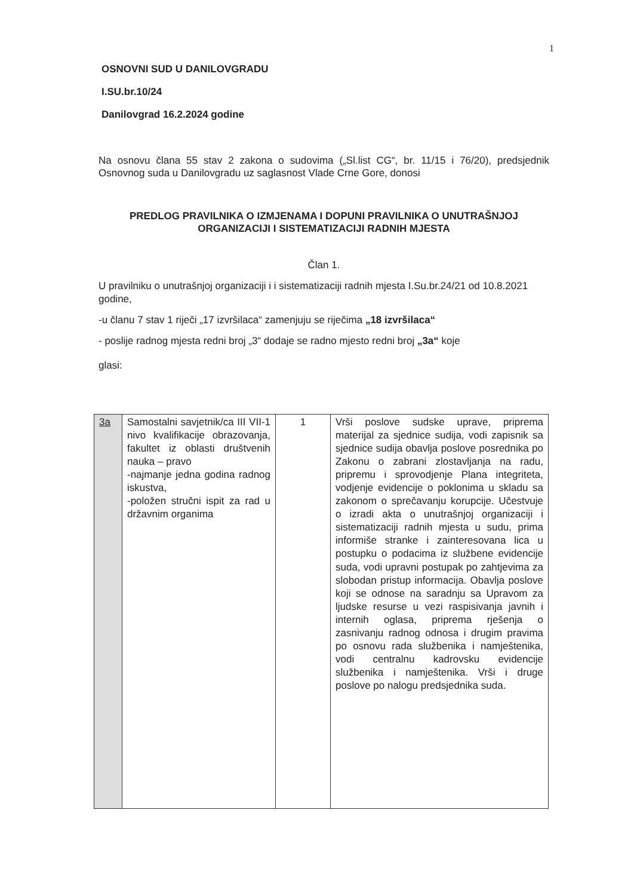1
OSNOVNI SUD U DANILOVGRADU
I.SU.br.10/24
Danilovgrad 16.2.2024 godine
Na osnovu člana 55 stav 2 zakona o sudovima („Sl.list CG“, br. 11/15 i 76/20), predsjednik Osnovnog suda u Danilovgradu uz saglasnost Vlade Crne Gore, donosi
PREDLOG PRAVILNIKA O IZMJENAMA I DOPUNI PRAVILNIKA O UNUTRAŠNJOJ ORGANIZACIJI I SISTEMATIZACIJI RADNIH MJESTA
Član 1.
U pravilniku o unutrašnjoj organizaciji i i sistematizaciji radnih mjesta I.Su.br.24/21 od 10.8.2021 godine,
-u članu 7 stav 1 riječi „17 izvršilaca“ zamenjuju se riječima „18 izvršilaca“
- poslije radnog mjesta redni broj „3“ dodaje se radno mjesto redni broj „3a“ koje
glasi:
| 3a | Samostalni savjetnik/ca III VII-1 nivo kvalifikacije obrazovanja, fakultet iz oblasti društvenih nauka – pravo -najmanje jedna godina radnog iskustva, -položen stručni ispit za rad u državnim organima | 1 | Vrši poslove sudske uprave, priprema materijal za sjednice sudija, vodi zapisnik sa sjednice sudija obavlja poslove posrednika po Zakonu o zabrani zlostavljanja na radu, pripremu i sprovodjenje Plana integriteta, vodjenje evidencije o poklonima u skladu sa zakonom o sprečavanju korupcije. Učestvuje o izradi akta o unutrašnjoj organizaciji i sistematizaciji radnih mjesta u sudu, prima informiše stranke i zainteresovana lica u postupku o podacima iz službene evidencije suda, vodi upravni postupak po zahtjevima za slobodan pristup informacija. Obavlja poslove koji se odnose na saradnju sa Upravom za ljudske resurse u vezi raspisivanja javnih i internih oglasa, priprema rješenja o zasnivanju radnog odnosa i drugim pravima po osnovu rada službenika i namještenika, vodi centralnu kadrovsku evidencije službenika i namještenika. Vrši i druge poslove po nalogu predsjednika suda. |